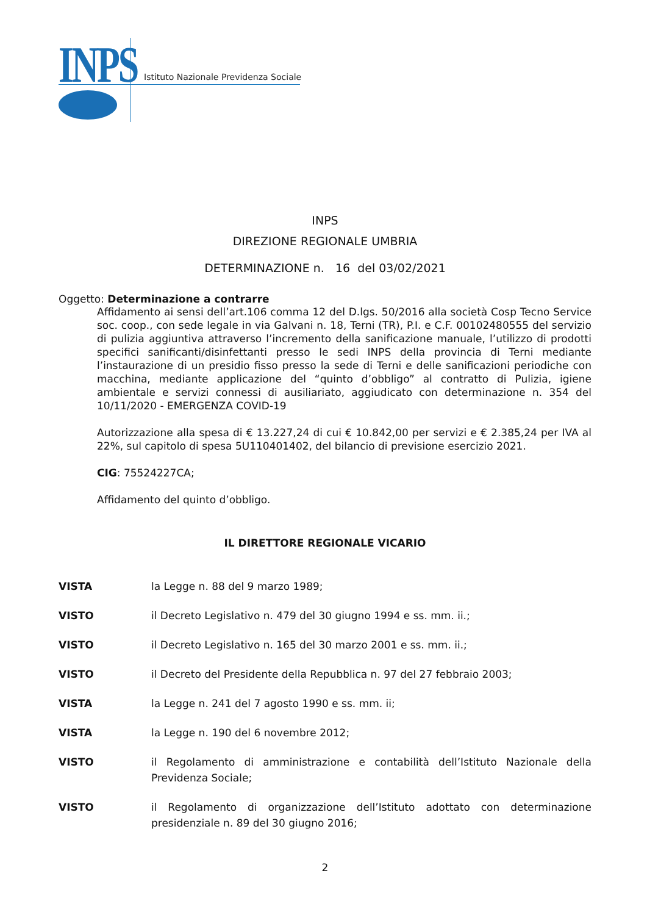INPS
Istituto Nazionale Previdenza Sociale
INPS
DIREZIONE REGIONALE UMBRIA
DETERMINAZIONE n. 16 del 03/02/2021
Oggetto: Determinazione a contrarre
Affidamento ai sensi dell’art.106 comma 12 del D.lgs. 50/2016 alla società Cosp Tecno Service soc. coop., con sede legale in via Galvani n. 18, Terni (TR), P.I. e C.F. 00102480555 del servizio di pulizia aggiuntiva attraverso l’incremento della sanificazione manuale, l’utilizzo di prodotti specifici sanificanti/disinfettanti presso le sedi INPS della provincia di Terni mediante l’instaurazione di un presidio fisso presso la sede di Terni e delle sanificazioni periodiche con macchina, mediante applicazione del “quinto d’obbligo” al contratto di Pulizia, igiene ambientale e servizi connessi di ausiliariato, aggiudicato con determinazione n. 354 del 10/11/2020 - EMERGENZA COVID-19
Autorizzazione alla spesa di € 13.227,24 di cui € 10.842,00 per servizi e € 2.385,24 per IVA al 22%, sul capitolo di spesa 5U110401402, del bilancio di previsione esercizio 2021.
CIG: 75524227CA;
Affidamento del quinto d’obbligo.
IL DIRETTORE REGIONALE VICARIO
VISTA la Legge n. 88 del 9 marzo 1989;
VISTO il Decreto Legislativo n. 479 del 30 giugno 1994 e ss. mm. ii.;
VISTO il Decreto Legislativo n. 165 del 30 marzo 2001 e ss. mm. ii.;
VISTO il Decreto del Presidente della Repubblica n. 97 del 27 febbraio 2003;
VISTA la Legge n. 241 del 7 agosto 1990 e ss. mm. ii;
VISTA la Legge n. 190 del 6 novembre 2012;
VISTO il Regolamento di amministrazione e contabilità dell’Istituto Nazionale della Previdenza Sociale;
VISTO il Regolamento di organizzazione dell’Istituto adottato con determinazione presidenziale n. 89 del 30 giugno 2016;
2